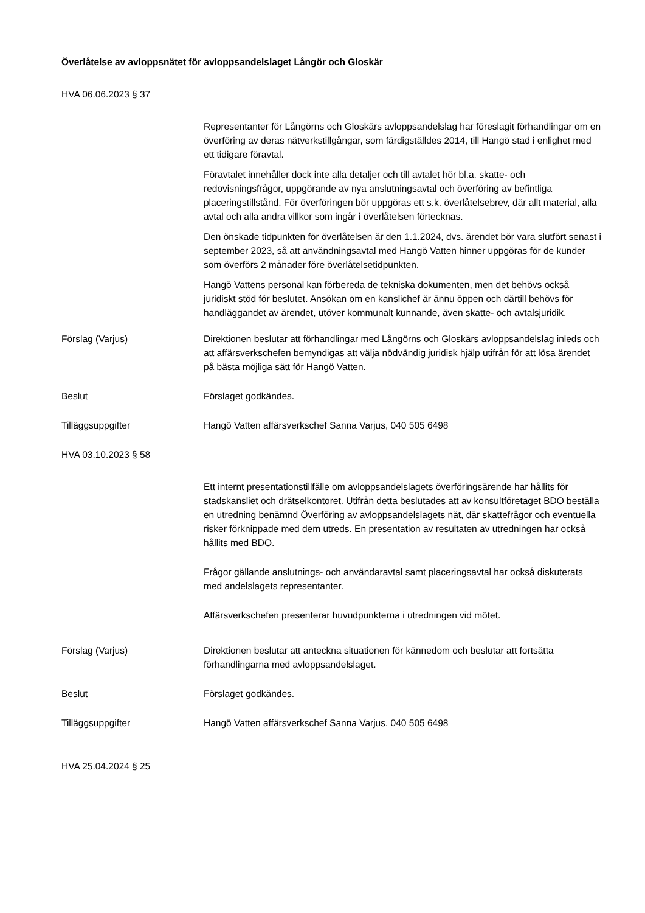Överlåtelse av avloppsnätet för avloppsandelslaget Långör och Gloskär
HVA 06.06.2023 § 37
Representanter för Långörns och Gloskärs avloppsandelslag har föreslagit förhandlingar om en överföring av deras nätverkstillgångar, som färdigställdes 2014, till Hangö stad i enlighet med ett tidigare föravtal.
Föravtalet innehåller dock inte alla detaljer och till avtalet hör bl.a. skatte- och redovisningsfrågor, uppgörande av nya anslutningsavtal och överföring av befintliga placeringstillstånd. För överföringen bör uppgöras ett s.k. överlåtelsebrev, där allt material, alla avtal och alla andra villkor som ingår i överlåtelsen förtecknas.
Den önskade tidpunkten för överlåtelsen är den 1.1.2024, dvs. ärendet bör vara slutfört senast i september 2023, så att användningsavtal med Hangö Vatten hinner uppgöras för de kunder som överförs 2 månader före överlåtelsetidpunkten.
Hangö Vattens personal kan förbereda de tekniska dokumenten, men det behövs också juridiskt stöd för beslutet. Ansökan om en kanslichef är ännu öppen och därtill behövs för handläggandet av ärendet, utöver kommunalt kunnande, även skatte- och avtalsjuridik.
Förslag (Varjus) Direktionen beslutar att förhandlingar med Långörns och Gloskärs avloppsandelslag inleds och att affärsverkschefen bemyndigas att välja nödvändig juridisk hjälp utifrån för att lösa ärendet på bästa möjliga sätt för Hangö Vatten.
Beslut Förslaget godkändes.
Tilläggsuppgifter Hangö Vatten affärsverkschef Sanna Varjus, 040 505 6498
HVA 03.10.2023 § 58
Ett internt presentationstillfälle om avloppsandelslagets överföringsärende har hållits för stadskansliet och drätselkontoret. Utifrån detta beslutades att av konsultföretaget BDO beställa en utredning benämnd Överföring av avloppsandelslagets nät, där skattefrågor och eventuella risker förknippade med dem utreds. En presentation av resultaten av utredningen har också hållits med BDO.
Frågor gällande anslutnings- och användaravtal samt placeringsavtal har också diskuterats med andelslagets representanter.
Affärsverkschefen presenterar huvudpunkterna i utredningen vid mötet.
Förslag (Varjus) Direktionen beslutar att anteckna situationen för kännedom och beslutar att fortsätta förhandlingarna med avloppsandelslaget.
Beslut Förslaget godkändes.
Tilläggsuppgifter Hangö Vatten affärsverkschef Sanna Varjus, 040 505 6498
HVA 25.04.2024 § 25